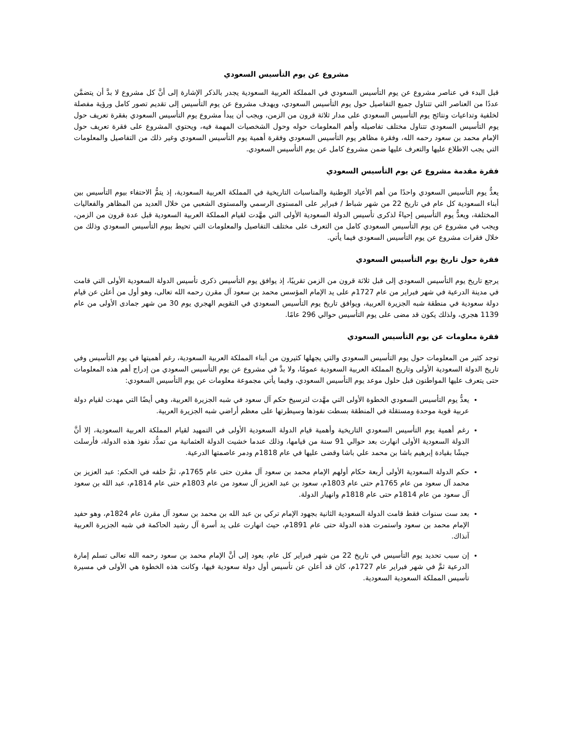مشروع عن يوم التأسيس السعودي
قبل البدء في عناصر مشروع عن يوم التأسيس السعودي في المملكة العربية السعودية يجدر بالذكر الإشارة إلى أنَّ كل مشروع لا بدَّ أن يتضمَّن عددًا من العناصر التي تتناول جميع التفاصيل حول يوم التأسيس السعودي، ويهدف مشروع عن يوم التأسيس إلى تقديم تصور كامل ورؤية مفصلة لخلفية وتداعيات ونتائج يوم التأسيس السعودي على مدار ثلاثة قرون من الزمن، ويجب أن يبدأ مشروع يوم التأسيس السعودي بفقرة تعريف حول يوم التأسيس السعودي تتناول مختلف تفاصيله وأهم المعلومات حوله وحول الشخصيات المهمة فيه، ويحتوي المشروع على فقرة تعريف حول الإمام محمد بن سعود رحمه الله، وفقرة مظاهر يوم التأسيس السعودي وفقرة أهمية يوم التأسيس السعودي وغير ذلك من التفاصيل والمعلومات التي يجب الاطلاع عليها والتعرف عليها ضمن مشروع كامل عن يوم التأسيس السعودي.
فقرة مقدمة مشروع عن يوم التأسيس السعودي
يعدُّ يوم التأسيس السعودي واحدًا من أهم الأعياد الوطنية والمناسبات التاريخية في المملكة العربية السعودية، إذ يتمُّ الاحتفاء بيوم التأسيس بين أبناء السعودية كل عام في تاريخ 22 من شهر شباط / فبراير على المستوى الرسمي والمستوى الشعبي من خلال العديد من المظاهر والفعاليات المختلفة، ويعدُّ يوم التأسيس إحياءً لذكرى تأسيس الدولة السعودية الأولى التي مهَّدت لقيام المملكة العربية السعودية قبل عدة قرون من الزمن، ويجب في مشروع عن يوم التأسيس السعودي كامل من التعرف على مختلف التفاصيل والمعلومات التي تحيط بيوم التأسيس السعودي وذلك من خلال فقرات مشروع عن يوم التأسيس السعودي فيما يأتي.
فقرة حول تاريخ يوم التأسيس السعودي
يرجع تاريخ يوم التأسيس السعودي إلى قبل ثلاثة قرون من الزمن تقريبًا، إذ يوافق يوم التأسيس ذكرى تأسيس الدولة السعودية الأولى التي قامت في مدينة الدرعية في شهر فبراير من عام 1727م على يد الإمام المؤسس محمد بن سعود آل مقرن رحمه الله تعالى، وهو أول من أعلن عن قيام دولة سعودية في منطقة شبه الجزيرة العربية، ويوافق تاريخ يوم التأسيس السعودي في التقويم الهجري يوم 30 من شهر جمادى الأولى من عام 1139 هجري، ولذلك يكون قد مضى على يوم التأسيس حوالي 296 عامًا.
فقرة معلومات عن يوم التأسيس السعودي
توجد كثير من المعلومات حول يوم التأسيس السعودي والتي يجهلها كثيرون من أبناء المملكة العربية السعودية، رغم أهميتها في يوم التأسيس وفي تاريخ الدولة السعودية الأولى وتاريخ المملكة العربية السعودية عمومًا، ولا بدَّ في مشروع عن يوم التأسيس السعودي من إدراج أهم هذه المعلومات حتى يتعرف عليها المواطنون قبل حلول موعد يوم التأسيس السعودي، وفيما يأتي مجموعة معلومات عن يوم التأسيس السعودي:
يعدُّ يوم التأسيس السعودي الخطوة الأولى التي مهَّدت لترسيخ حكم آل سعود في شبه الجزيرة العربية، وهي أيضًا التي مهدت لقيام دولة عربية قوية موحدة ومستقلة في المنطقة بسطت نفوذها وسيطرتها على معظم أراضي شبه الجزيرة العربية.
رغم أهمية يوم التأسيس السعودي التاريخية وأهمية قيام الدولة السعودية الأولى في التمهيد لقيام المملكة العربية السعودية، إلا أنَّ الدولة السعودية الأولى انهارت بعد حوالي 91 سنة من قيامها، وذلك عندما خشيت الدولة العثمانية من تمدُّد نفوذ هذه الدولة، فأرسلت جيشًا بقيادة إبرهيم باشا بن محمد علي باشا وقضى عليها في عام 1818م ودمر عاصمتها الدرعية.
حكم الدولة السعودية الأولى أربعة حكام أولهم الإمام محمد بن سعود آل مقرن حتى عام 1765م، ثمَّ خلفه في الحكم: عبد العزيز بن محمد آل سعود من عام 1765م حتى عام 1803م، سعود بن عبد العزيز آل سعود من عام 1803م حتى عام 1814م، عبد الله بن سعود آل سعود من عام 1814م حتى عام 1818م وانهيار الدولة.
بعد ست سنوات فقط قامت الدولة السعودية الثانية بجهود الإمام تركي بن عبد الله بن محمد بن سعود آل مقرن عام 1824م، وهو حفيد الإمام محمد بن سعود واستمرت هذه الدولة حتى عام 1891م، حيث انهارت على يد أسرة آل رشيد الحاكمة في شبه الجزيرة العربية آنذاك.
إن سبب تحديد يوم التأسيس في تاريخ 22 من شهر فبراير كل عام، يعود إلى أنَّ الإمام محمد بن سعود رحمه الله تعالى تسلم إمارة الدرعية ثمَّ في شهر فبراير عام 1727م، كان قد أعلن عن تأسيس أول دولة سعودية فيها، وكانت هذه الخطوة هي الأولى في مسيرة تأسيس المملكة السعودية السعودية.